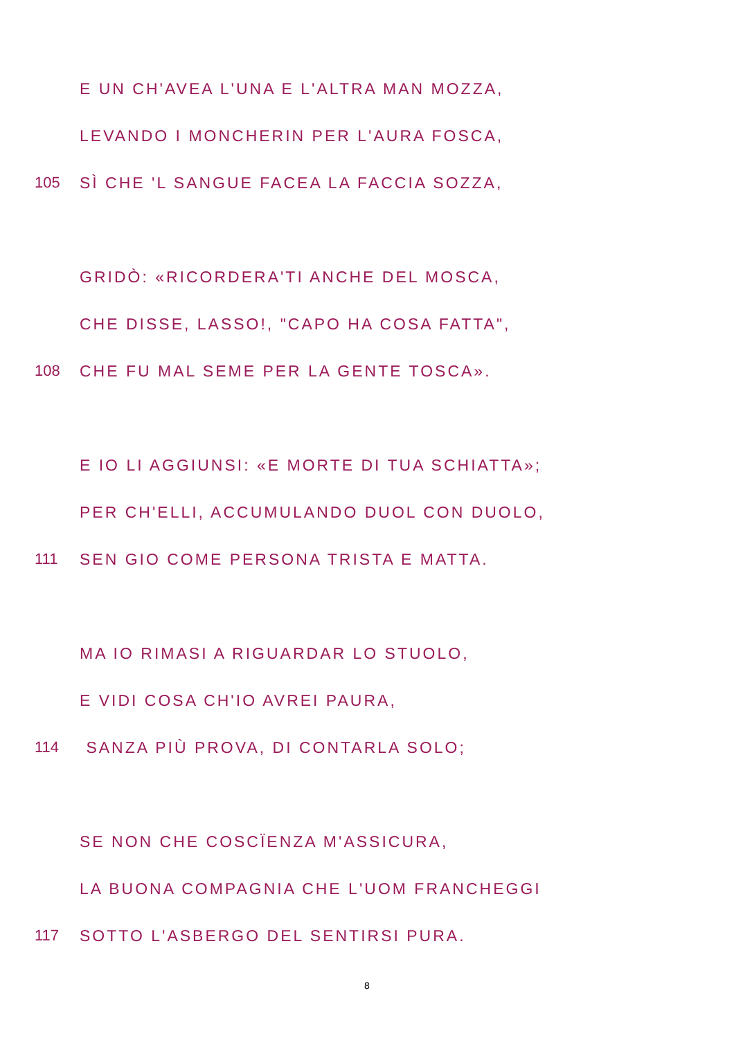E UN CH'AVEA L'UNA E L'ALTRA MAN MOZZA,
LEVANDO I MONCHERIN PER L'AURA FOSCA,
105 SÌ CHE 'L SANGUE FACEA LA FACCIA SOZZA,
GRIDÒ: «RICORDERA'TI ANCHE DEL MOSCA,
CHE DISSE, LASSO!, "CAPO HA COSA FATTA",
108 CHE FU MAL SEME PER LA GENTE TOSCA».
E IO LI AGGIUNSI: «E MORTE DI TUA SCHIATTA»;
PER CH'ELLI, ACCUMULANDO DUOL CON DUOLO,
111 SEN GIO COME PERSONA TRISTA E MATTA.
MA IO RIMASI A RIGUARDAR LO STUOLO,
E VIDI COSA CH'IO AVREI PAURA,
114 SANZA PIÙ PROVA, DI CONTARLA SOLO;
SE NON CHE COSCÏENZA M'ASSICURA,
LA BUONA COMPAGNIA CHE L'UOM FRANCHEGGI
117 SOTTO L'ASBERGO DEL SENTIRSI PURA.
8